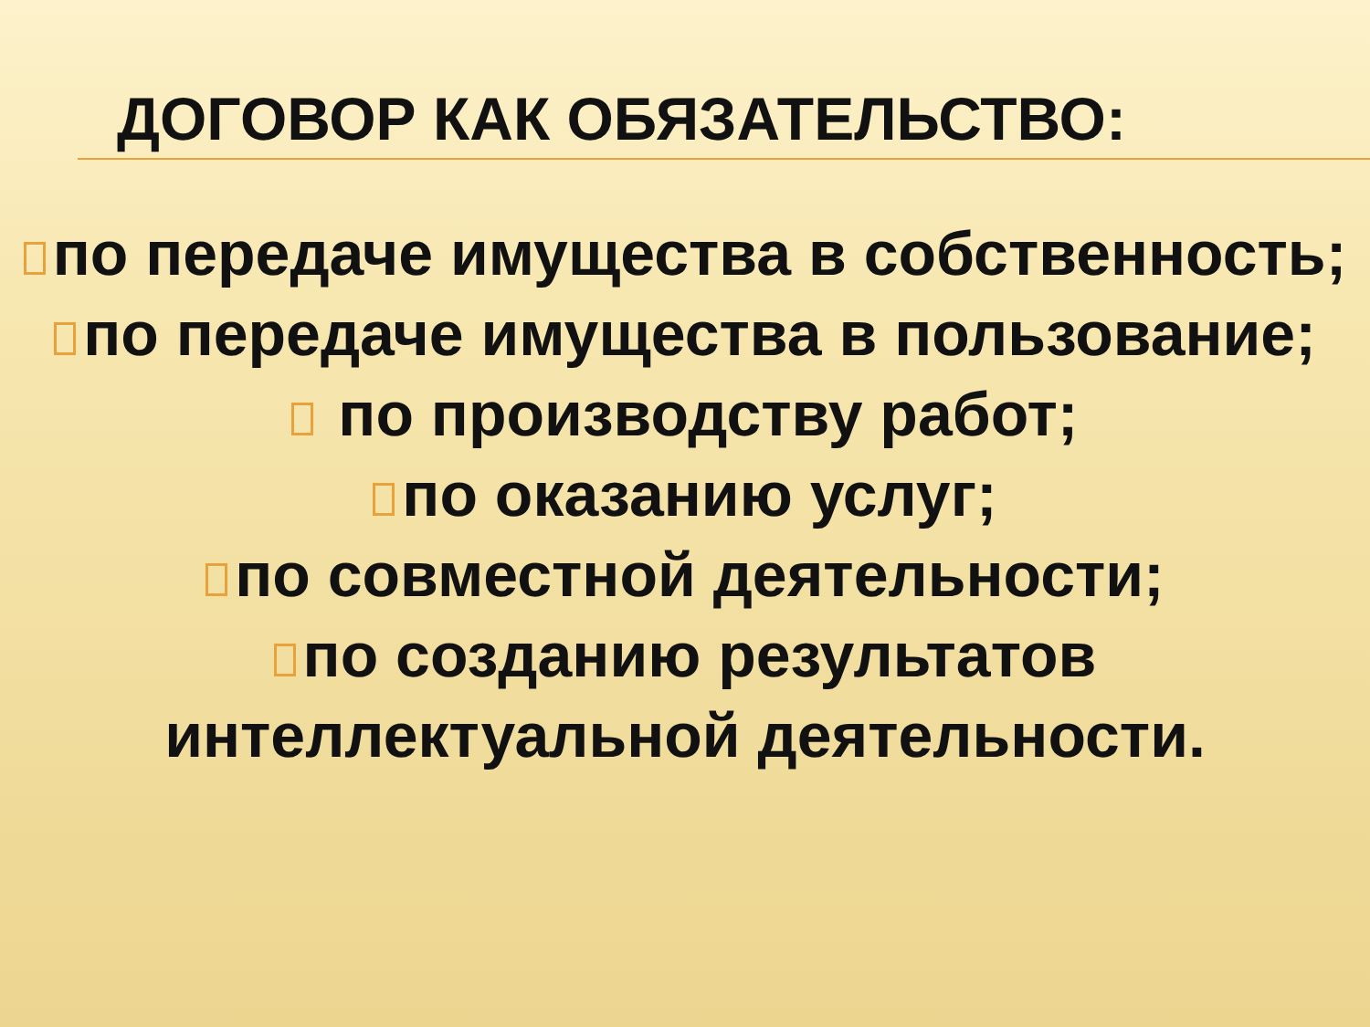ДОГОВОР КАК ОБЯЗАТЕЛЬСТВО:
по передаче имущества в собственность;
по передаче имущества в пользование;
по производству работ;
по оказанию услуг;
по совместной деятельности;
по созданию результатов интеллектуальной деятельности.